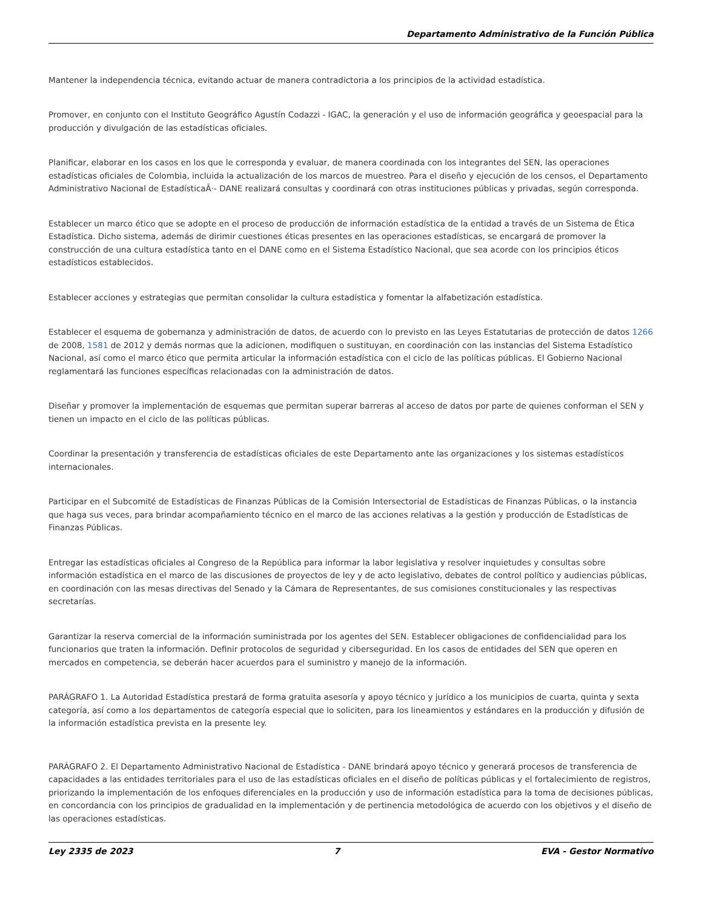Departamento Administrativo de la Función Pública
Mantener la independencia técnica, evitando actuar de manera contradictoria a los principios de la actividad estadística.
Promover, en conjunto con el Instituto Geográfico Agustín Codazzi - IGAC, la generación y el uso de información geográfica y geoespacial para la producción y divulgación de las estadísticas oficiales.
Planificar, elaborar en los casos en los que le corresponda y evaluar, de manera coordinada con los integrantes del SEN, las operaciones estadísticas oficiales de Colombia, incluida la actualización de los marcos de muestreo. Para el diseño y ejecución de los censos, el Departamento Administrativo Nacional de EstadísticaÂ·- DANE realizará consultas y coordinará con otras instituciones públicas y privadas, según corresponda.
Establecer un marco ético que se adopte en el proceso de producción de información estadística de la entidad a través de un Sistema de Ética Estadística. Dicho sistema, además de dirimir cuestiones éticas presentes en las operaciones estadísticas, se encargará de promover la construcción de una cultura estadística tanto en el DANE como en el Sistema Estadístico Nacional, que sea acorde con los principios éticos estadísticos establecidos.
Establecer acciones y estrategias que permitan consolidar la cultura estadística y fomentar la alfabetización estadística.
Establecer el esquema de gobernanza y administración de datos, de acuerdo con lo previsto en las Leyes Estatutarias de protección de datos 1266 de 2008, 1581 de 2012 y demás normas que la adicionen, modifiquen o sustituyan, en coordinación con las instancias del Sistema Estadístico Nacional, así como el marco ético que permita articular la información estadística con el ciclo de las políticas públicas. El Gobierno Nacional reglamentará las funciones específicas relacionadas con la administración de datos.
Diseñar y promover la implementación de esquemas que permitan superar barreras al acceso de datos por parte de quienes conforman el SEN y tienen un impacto en el ciclo de las políticas públicas.
Coordinar la presentación y transferencia de estadísticas oficiales de este Departamento ante las organizaciones y los sistemas estadísticos internacionales.
Participar en el Subcomité de Estadísticas de Finanzas Públicas de la Comisión Intersectorial de Estadísticas de Finanzas Públicas, o la instancia que haga sus veces, para brindar acompañamiento técnico en el marco de las acciones relativas a la gestión y producción de Estadísticas de Finanzas Públicas.
Entregar las estadísticas oficiales al Congreso de la República para informar la labor legislativa y resolver inquietudes y consultas sobre información estadística en el marco de las discusiones de proyectos de ley y de acto legislativo, debates de control político y audiencias públicas, en coordinación con las mesas directivas del Senado y la Cámara de Representantes, de sus comisiones constitucionales y las respectivas secretarías.
Garantizar la reserva comercial de la información suministrada por los agentes del SEN. Establecer obligaciones de confidencialidad para los funcionarios que traten la información. Definir protocolos de seguridad y ciberseguridad. En los casos de entidades del SEN que operen en mercados en competencia, se deberán hacer acuerdos para el suministro y manejo de la información.
PARÁGRAFO 1. La Autoridad Estadística prestará de forma gratuita asesoría y apoyo técnico y jurídico a los municipios de cuarta, quinta y sexta categoría, así como a los departamentos de categoría especial que lo soliciten, para los lineamientos y estándares en la producción y difusión de la información estadística prevista en la presente ley.
PARÁGRAFO 2. El Departamento Administrativo Nacional de Estadística - DANE brindará apoyo técnico y generará procesos de transferencia de capacidades a las entidades territoriales para el uso de las estadísticas oficiales en el diseño de políticas públicas y el fortalecimiento de registros, priorizando la implementación de los enfoques diferenciales en la producción y uso de información estadística para la toma de decisiones públicas, en concordancia con los principios de gradualidad en la implementación y de pertinencia metodológica de acuerdo con los objetivos y el diseño de las operaciones estadísticas.
Ley 2335 de 2023 7 EVA - Gestor Normativo